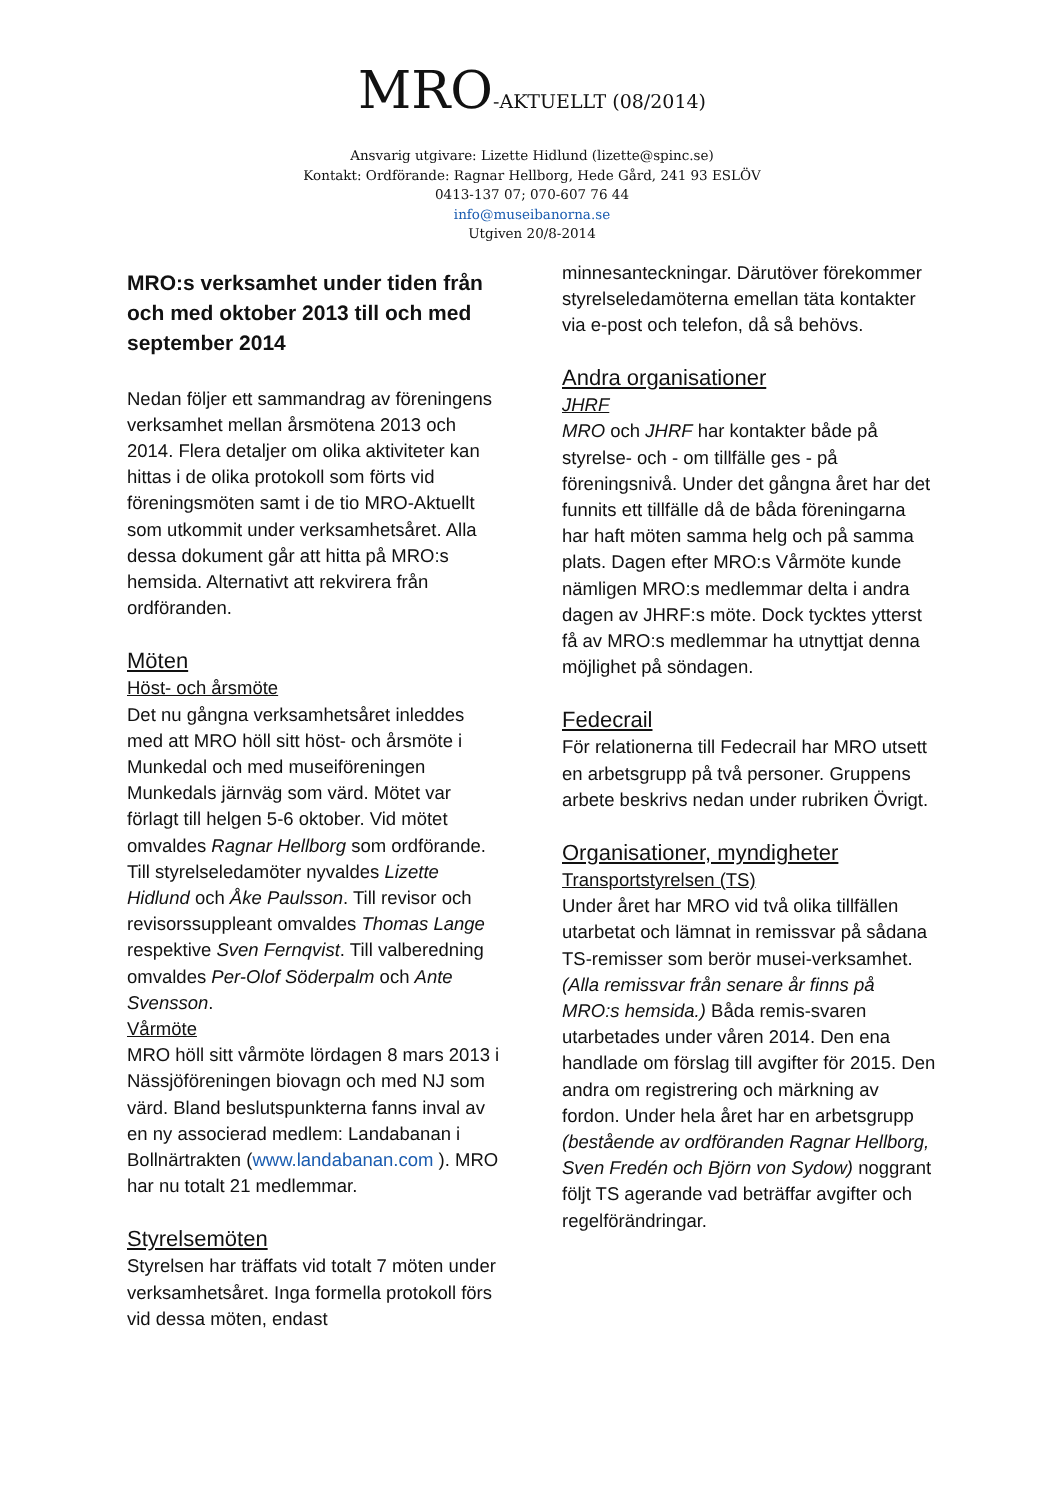MRO-AKTUELLT (08/2014)
Ansvarig utgivare: Lizette Hidlund (lizette@spinc.se)
Kontakt: Ordförande: Ragnar Hellborg, Hede Gård, 241 93 ESLÖV
0413-137 07; 070-607 76 44
info@museibanorna.se
Utgiven 20/8-2014
MRO:s verksamhet under tiden från och med oktober 2013 till och med september 2014
Nedan följer ett sammandrag av föreningens verksamhet mellan årsmötena 2013 och 2014. Flera detaljer om olika aktiviteter kan hittas i de olika protokoll som förts vid föreningsmöten samt i de tio MRO-Aktuellt som utkommit under verksamhetsåret. Alla dessa dokument går att hitta på MRO:s hemsida. Alternativt att rekvirera från ordföranden.
Möten
Höst- och årsmöte
Det nu gångna verksamhetsåret inleddes med att MRO höll sitt höst- och årsmöte i Munkedal och med museiföreningen Munkedals järnväg som värd. Mötet var förlagt till helgen 5-6 oktober. Vid mötet omvaldes Ragnar Hellborg som ordförande. Till styrelseledamöter nyvaldes Lizette Hidlund och Åke Paulsson. Till revisor och revisorssuppleant omvaldes Thomas Lange respektive Sven Fernqvist. Till valberedning omvaldes Per-Olof Söderpalm och Ante Svensson.
Vårmöte
MRO höll sitt vårmöte lördagen 8 mars 2013 i Nässjöföreningen biovagn och med NJ som värd. Bland beslutspunkterna fanns inval av en ny associerad medlem: Landabanan i Bollnärtrakten (www.landabanan.com ). MRO har nu totalt 21 medlemmar.
Styrelsemöten
Styrelsen har träffats vid totalt 7 möten under verksamhetsåret. Inga formella protokoll förs vid dessa möten, endast
minnesanteckningar. Därutöver förekommer styrelseledamöterna emellan täta kontakter via e-post och telefon, då så behövs.
Andra organisationer
JHRF
MRO och JHRF har kontakter både på styrelse- och - om tillfälle ges - på föreningsnivå. Under det gångna året har det funnits ett tillfälle då de båda föreningarna har haft möten samma helg och på samma plats. Dagen efter MRO:s Vårmöte kunde nämligen MRO:s medlemmar delta i andra dagen av JHRF:s möte. Dock tycktes ytterst få av MRO:s medlemmar ha utnyttjat denna möjlighet på söndagen.
Fedecrail
För relationerna till Fedecrail har MRO utsett en arbetsgrupp på två personer. Gruppens arbete beskrivs nedan under rubriken Övrigt.
Organisationer, myndigheter
Transportstyrelsen (TS)
Under året har MRO vid två olika tillfällen utarbetat och lämnat in remissvar på sådana TS-remisser som berör musei-verksamhet. (Alla remissvar från senare år finns på MRO:s hemsida.) Båda remis-svaren utarbetades under våren 2014. Den ena handlade om förslag till avgifter för 2015. Den andra om registrering och märkning av fordon. Under hela året har en arbetsgrupp (bestående av ordföranden Ragnar Hellborg, Sven Fredén och Björn von Sydow) noggrant följt TS agerande vad beträffar avgifter och regelförändringar.